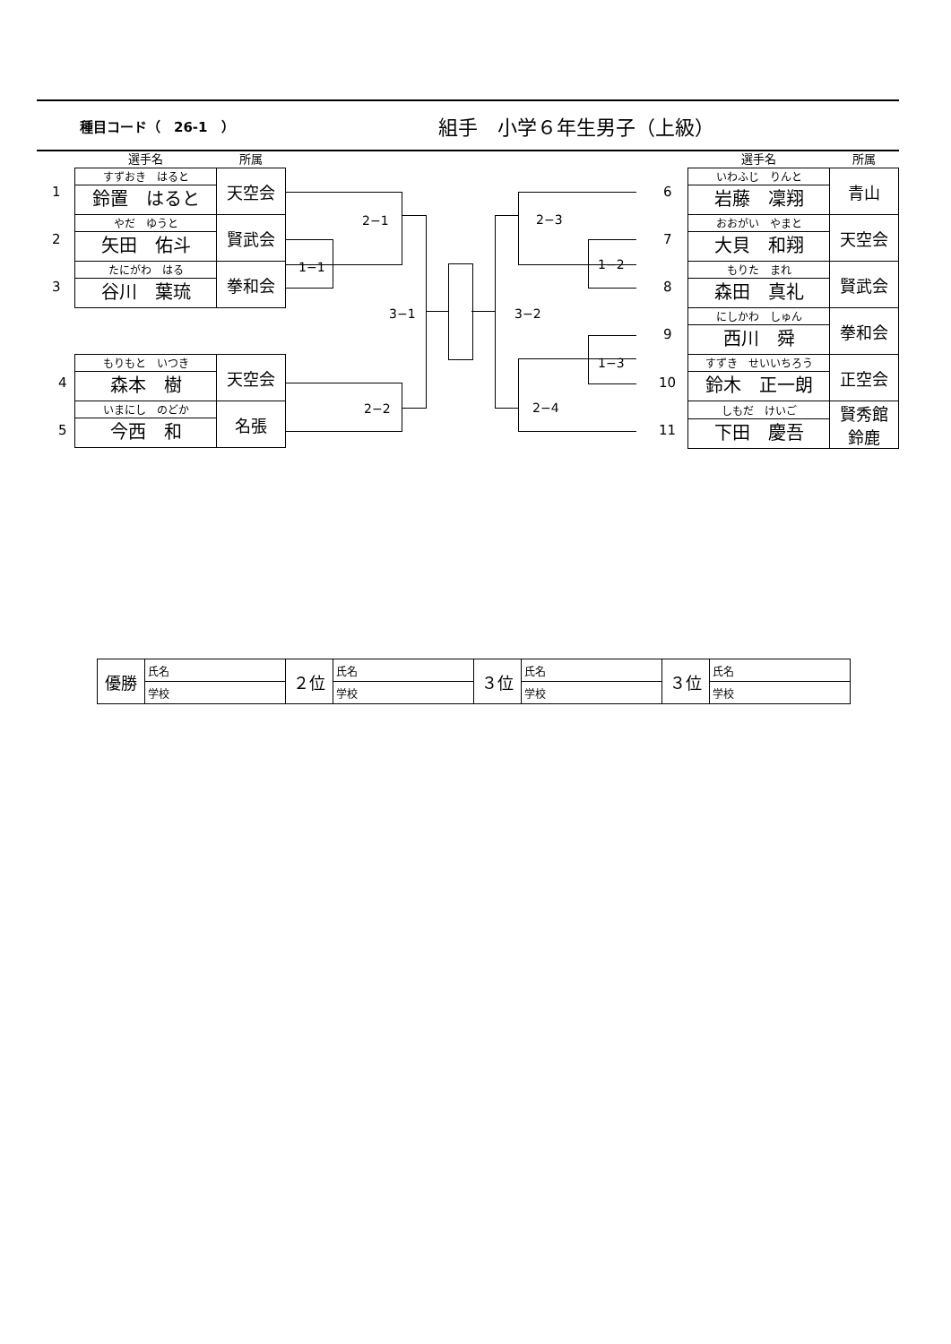種目コード（　26-1　）
組手　小学６年生男子（上級）
| 選手名 | 所属 |
| --- | --- |
| すずおき はると 鈴置 はると | 天空会 |
| やだ ゆうと 矢田 佑斗 | 賢武会 |
| たにがわ はる 谷川 葉琉 | 拳和会 |
| もりもと いつき 森本 樹 | 天空会 |
| いまにし のどか 今西 和 | 名張 |
1
2
3
4
5
| 選手名 | 所属 |
| --- | --- |
| いわふじ りんと 岩藤 凜翔 | 青山 |
| おおがい やまと 大貝 和翔 | 天空会 |
| もりた まれ 森田 真礼 | 賢武会 |
| にしかわ しゅん 西川 舜 | 拳和会 |
| すずき せいいちろう 鈴木 正一朗 | 正空会 |
| しもだ けいご 下田 慶吾 | 賢秀館 鈴鹿 |
6
7
8
9
10
11
2−1
1−1
2−2
3−1 3−2
2−3
1−2
1−3
2−4
| 優勝 | 氏名 | ２位 | 氏名 | ３位 | 氏名 | ３位 | 氏名 |
| | 学校 | | 学校 | | 学校 | | 学校 |